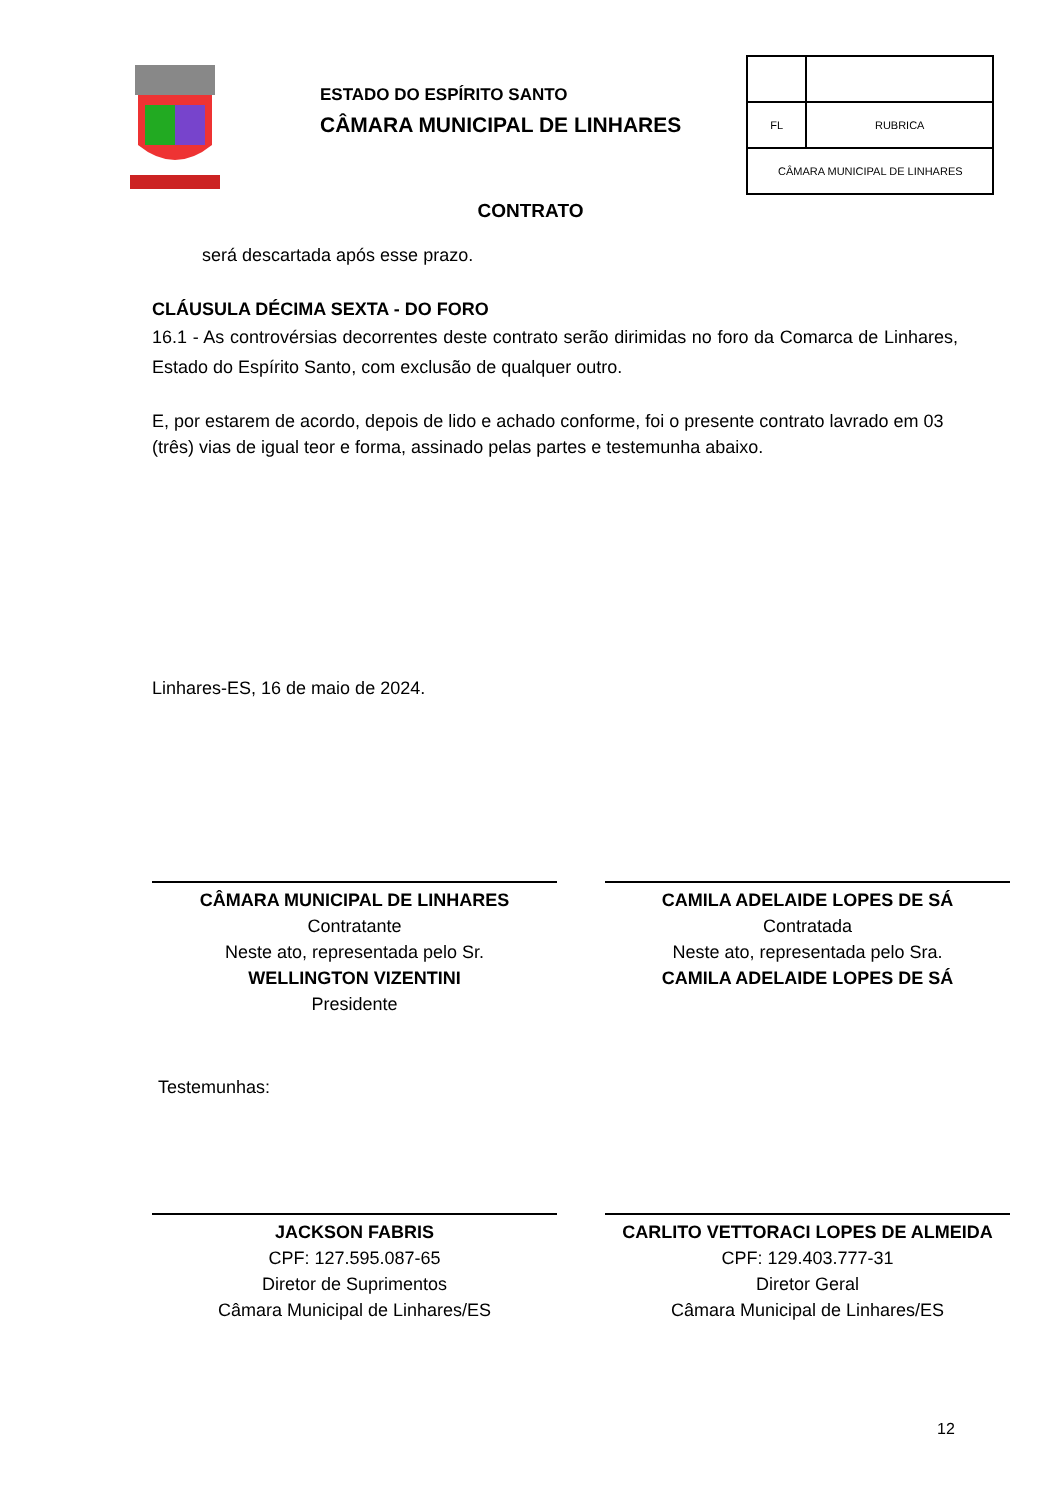ESTADO DO ESPÍRITO SANTO
CÂMARA MUNICIPAL DE LINHARES
| FL | RUBRICA |
| CÂMARA MUNICIPAL DE LINHARES | |
CONTRATO
será descartada após esse prazo.
CLÁUSULA DÉCIMA SEXTA - DO FORO
16.1 - As controvérsias decorrentes deste contrato serão dirimidas no foro da Comarca de Linhares, Estado do Espírito Santo, com exclusão de qualquer outro.
E, por estarem de acordo, depois de lido e achado conforme, foi o presente contrato lavrado em 03 (três) vias de igual teor e forma, assinado pelas partes e testemunha abaixo.
Linhares-ES, 16 de maio de 2024.
CÂMARA MUNICIPAL DE LINHARES
Contratante
Neste ato, representada pelo Sr.
WELLINGTON VIZENTINI
Presidente
CAMILA ADELAIDE LOPES DE SÁ
Contratada
Neste ato, representada pelo Sra.
CAMILA ADELAIDE LOPES DE SÁ
Testemunhas:
JACKSON FABRIS
CPF: 127.595.087-65
Diretor de Suprimentos
Câmara Municipal de Linhares/ES
CARLITO VETTORACI LOPES DE ALMEIDA
CPF: 129.403.777-31
Diretor Geral
Câmara Municipal de Linhares/ES
12